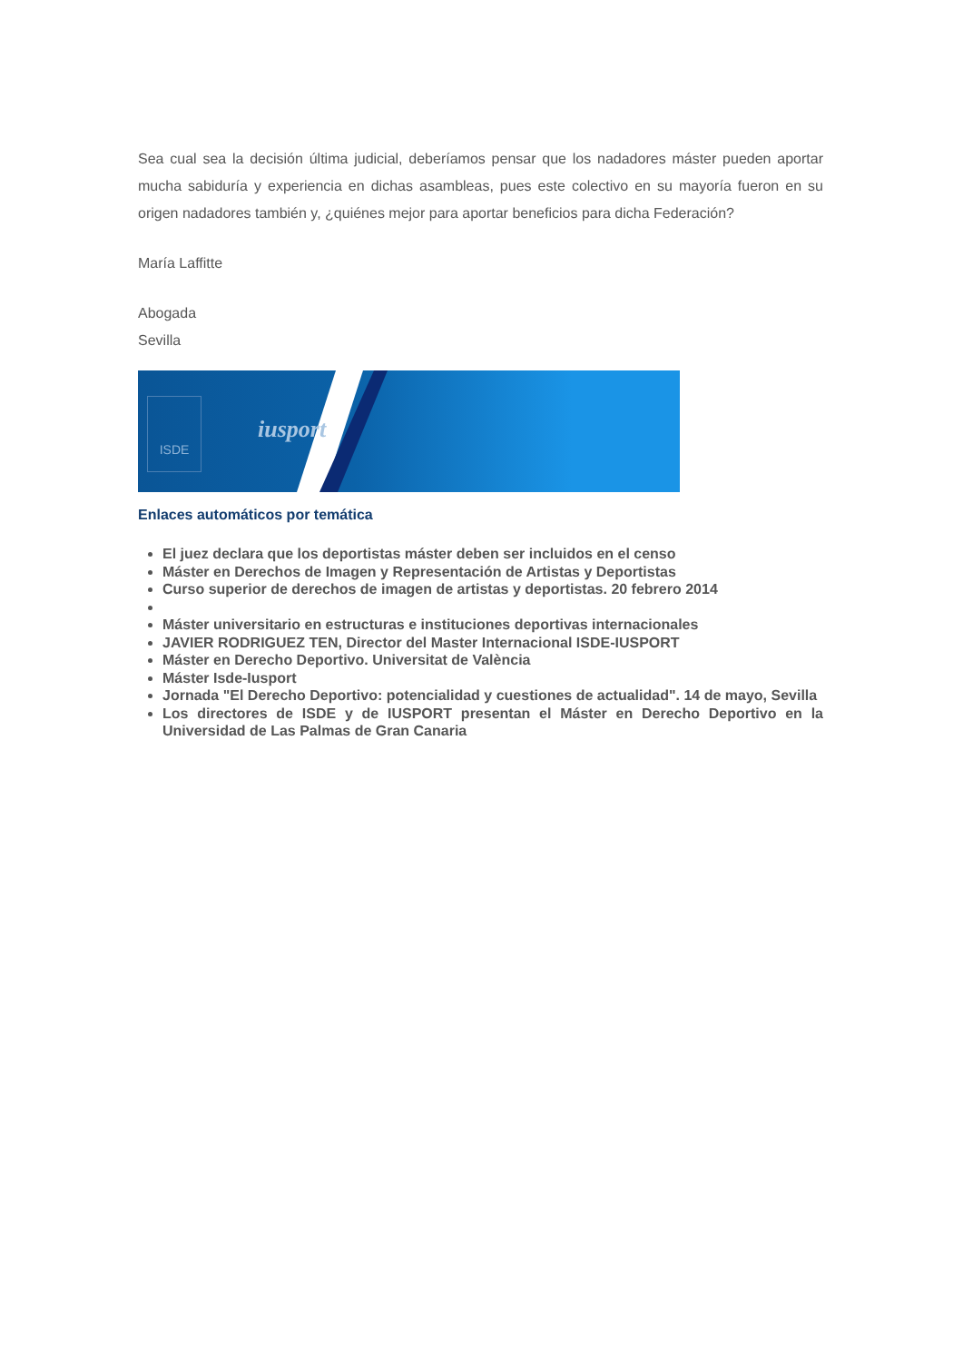Sea cual sea la decisión última judicial, deberíamos pensar que los nadadores máster pueden aportar mucha sabiduría y experiencia en dichas asambleas, pues este colectivo en su mayoría fueron en su origen nadadores también y, ¿quiénes mejor para aportar beneficios para dicha Federación?
María Laffitte
Abogada
Sevilla
ISDE
iusport
Enlaces automáticos por temática
El juez declara que los deportistas máster deben ser incluidos en el censo
Máster en Derechos de Imagen y Representación de Artistas y Deportistas
Curso superior de derechos de imagen de artistas y deportistas. 20 febrero 2014
Máster universitario en estructuras e instituciones deportivas internacionales
JAVIER RODRIGUEZ TEN, Director del Master Internacional ISDE-IUSPORT
Máster en Derecho Deportivo. Universitat de València
Máster Isde-Iusport
Jornada "El Derecho Deportivo: potencialidad y cuestiones de actualidad". 14 de mayo, Sevilla
Los directores de ISDE y de IUSPORT presentan el Máster en Derecho Deportivo en la Universidad de Las Palmas de Gran Canaria